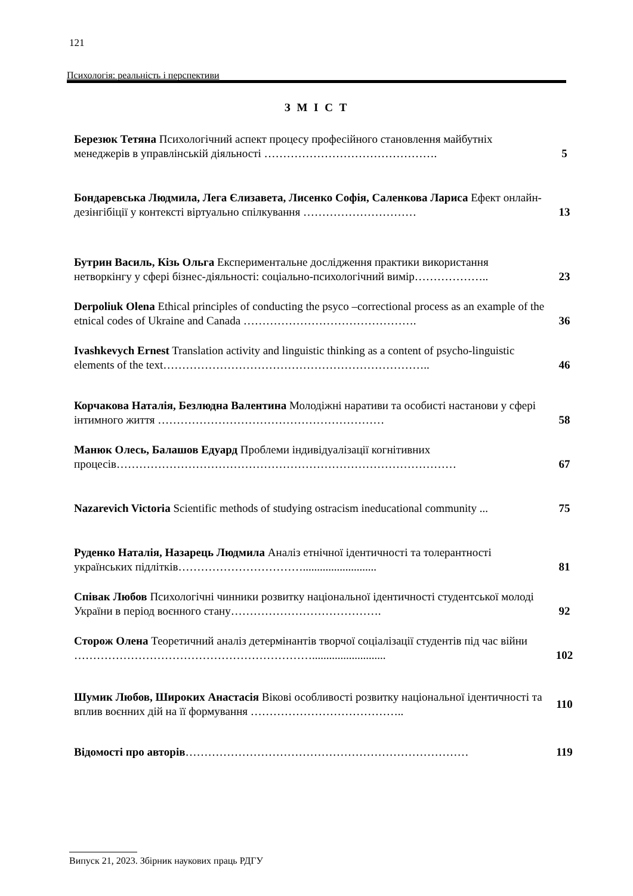121
Психологія: реальність і перспективи
З М І С Т
Березюк Тетяна Психологічний аспект процесу професійного становлення майбутніх менеджерів в управлінській діяльності ……………………………………….
5
Бондаревська Людмила, Лега Єлизавета, Лисенко Софія, Саленкова Лариса Ефект онлайн-дезінгібіції у контексті віртуально спілкування …………………………
13
Бутрин Василь, Кізь Ольга Експериментальне дослідження практики використання нетворкінгу у сфері бізнес-діяльності: соціально-психологічний вимір………………..
23
Derpoliuk Olena Ethical principles of conducting the psyco –correctional process as an example of the etnical codes of Ukraine and Canada ……………………………………….
36
Ivashkevych Ernest Translation activity and linguistic thinking as a content of psycho-linguistic elements of the text……………………………………………………………..
46
Корчакова Наталія, Безлюдна Валентина Молодіжні наративи та особисті настанови у сфері інтимного життя ……………………………………………………
58
Манюк Олесь, Балашов Едуард Проблеми індивідуалізації когнітивних процесів………………………………………………………………………………
67
Nazarevich Victoria Scientific methods of studying ostracism ineducational community ...
75
Руденко Наталія, Назарець Людмила Аналіз етнічної ідентичності та толерантності українських підлітків……………………………..........................
81
Співак Любов Психологічні чинники розвитку національної ідентичності студентської молоді України в період воєнного стану………………………………….
92
Сторож Олена Теоретичний аналіз детермінантів творчої соціалізації студентів під час війни ………………………………………………………..........................
102
Шумик Любов, Широких Анастасія Вікові особливості розвитку національної ідентичності та вплив воєнних дій на її формування …………………………………..
110
Відомості про авторів………………………………………………………………… 119
Випуск 21, 2023. Збірник наукових праць РДГУ